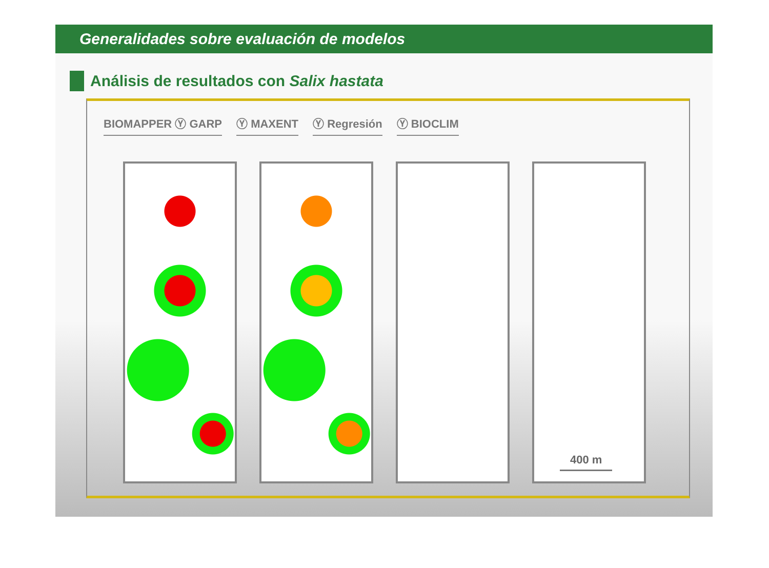Generalidades sobre evaluación de modelos
Análisis de resultados con Salix hastata
BIOMAPPER Ⓨ GARP Ⓨ MAXENT Ⓨ Regresión Ⓨ BIOCLIM
400 m